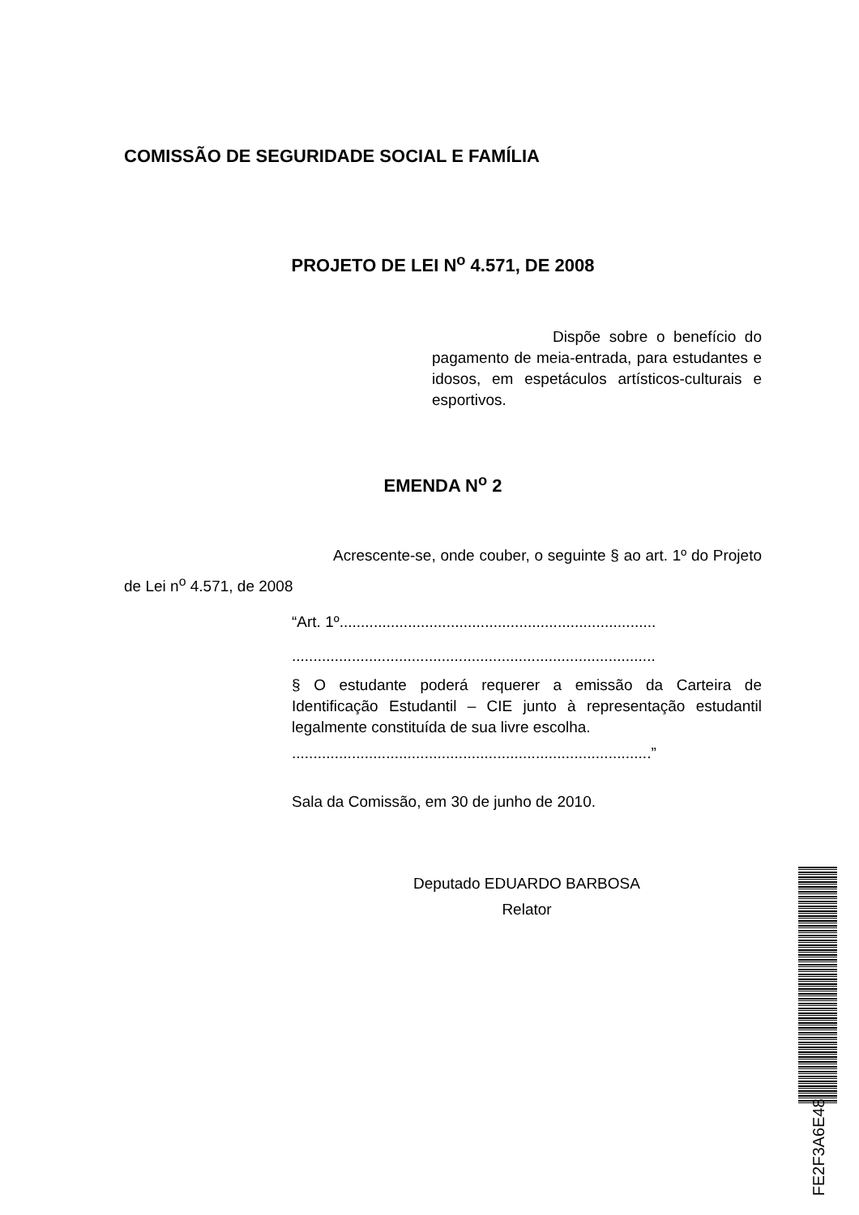COMISSÃO DE SEGURIDADE SOCIAL E FAMÍLIA
PROJETO DE LEI N<sup>o</sup> 4.571, DE 2008
Dispõe sobre o benefício do pagamento de meia-entrada, para estudantes e idosos, em espetáculos artísticos-culturais e esportivos.
EMENDA N<sup>o</sup> 2
Acrescente-se, onde couber, o seguinte § ao art. 1º do Projeto de Lei n<sup>o</sup> 4.571, de 2008
“Art. 1º..........................................................................
.....................................................................................
§ O estudante poderá requerer a emissão da Carteira de Identificação Estudantil – CIE junto à representação estudantil legalmente constituída de sua livre escolha.
....................................................................................”
Sala da Comissão, em 30 de junho de 2010.
Deputado EDUARDO BARBOSA
Relator
FE2F3A6E48